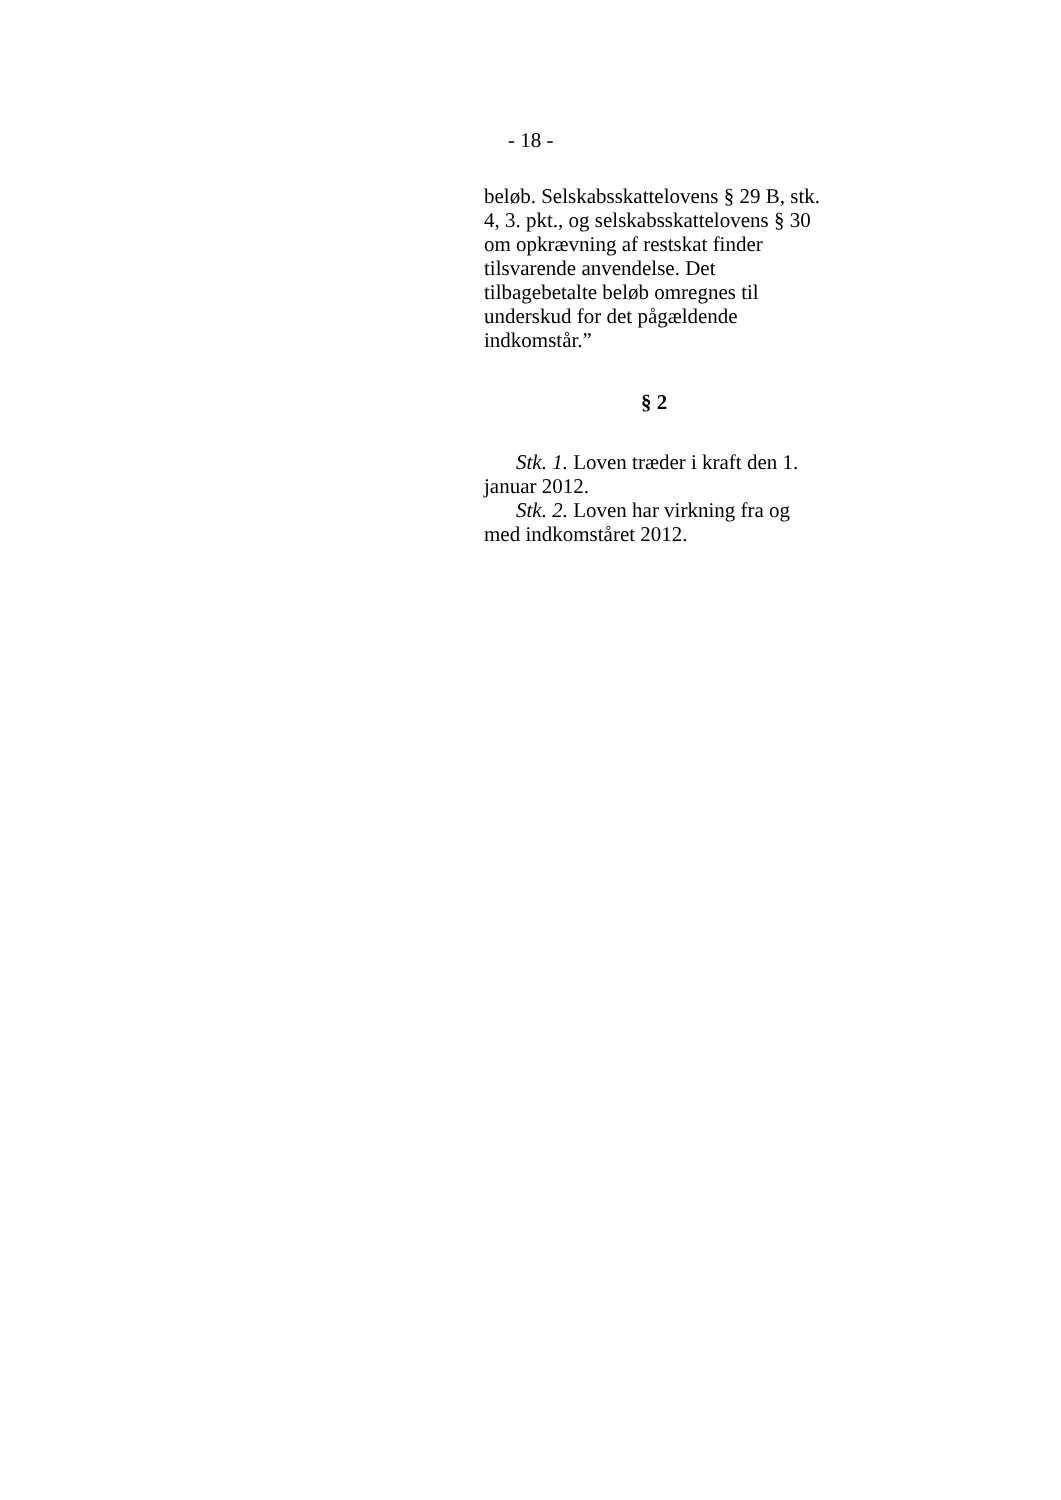- 18 -
beløb. Selskabsskattelovens § 29 B, stk. 4, 3. pkt., og selskabsskattelovens § 30 om opkrævning af restskat finder tilsvarende anvendelse. Det tilbagebetalte beløb omregnes til underskud for det pågældende indkomstår.”
§ 2
Stk. 1. Loven træder i kraft den 1. januar 2012.
Stk. 2. Loven har virkning fra og med indkomståret 2012.